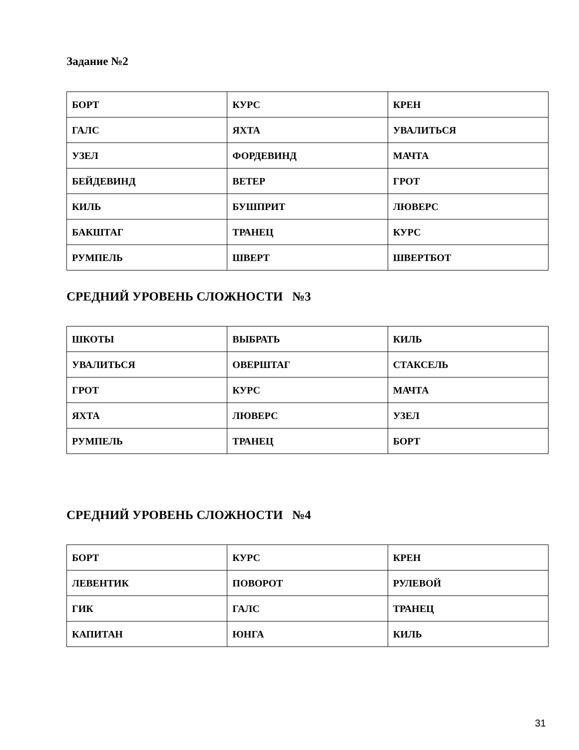Задание №2
| БОРТ | КУРС | КРЕН |
| ГАЛС | ЯХТА | УВАЛИТЬСЯ |
| УЗЕЛ | ФОРДЕВИНД | МАЧТА |
| БЕЙДЕВИНД | ВЕТЕР | ГРОТ |
| КИЛЬ | БУШПРИТ | ЛЮВЕРС |
| БАКШТАГ | ТРАНЕЦ | КУРС |
| РУМПЕЛЬ | ШВЕРТ | ШВЕРТБОТ |
СРЕДНИЙ УРОВЕНЬ СЛОЖНОСТИ №3
| ШКОТЫ | ВЫБРАТЬ | КИЛЬ |
| УВАЛИТЬСЯ | ОВЕРШТАГ | СТАКСЕЛЬ |
| ГРОТ | КУРС | МАЧТА |
| ЯХТА | ЛЮВЕРС | УЗЕЛ |
| РУМПЕЛЬ | ТРАНЕЦ | БОРТ |
СРЕДНИЙ УРОВЕНЬ СЛОЖНОСТИ №4
| БОРТ | КУРС | КРЕН |
| ЛЕВЕНТИК | ПОВОРОТ | РУЛЕВОЙ |
| ГИК | ГАЛС | ТРАНЕЦ |
| КАПИТАН | ЮНГА | КИЛЬ |
31